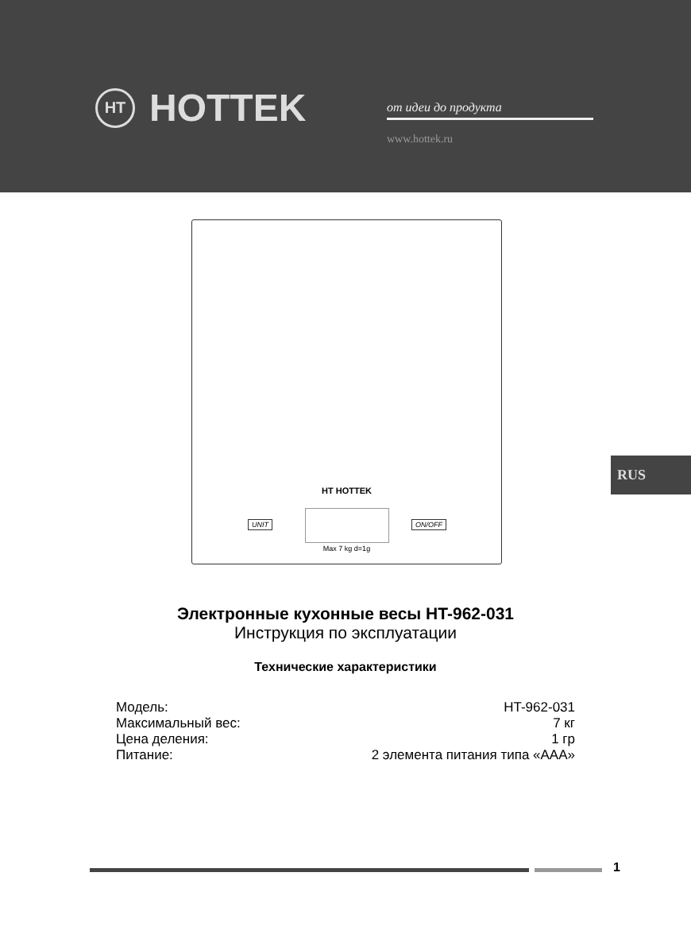HT HOTTEK от идеи до продукта
www.hottek.ru
HT HOTTEK
UNIT ON/OFF
Max 7 kg d=1g
RUS
Электронные кухонные весы HT-962-031
Инструкция по эксплуатации
Технические характеристики
| Модель: | HT-962-031 |
| Максимальный вес: | 7 кг |
| Цена деления: | 1 гр |
| Питание: | 2 элемента питания типа «AAA» |
1